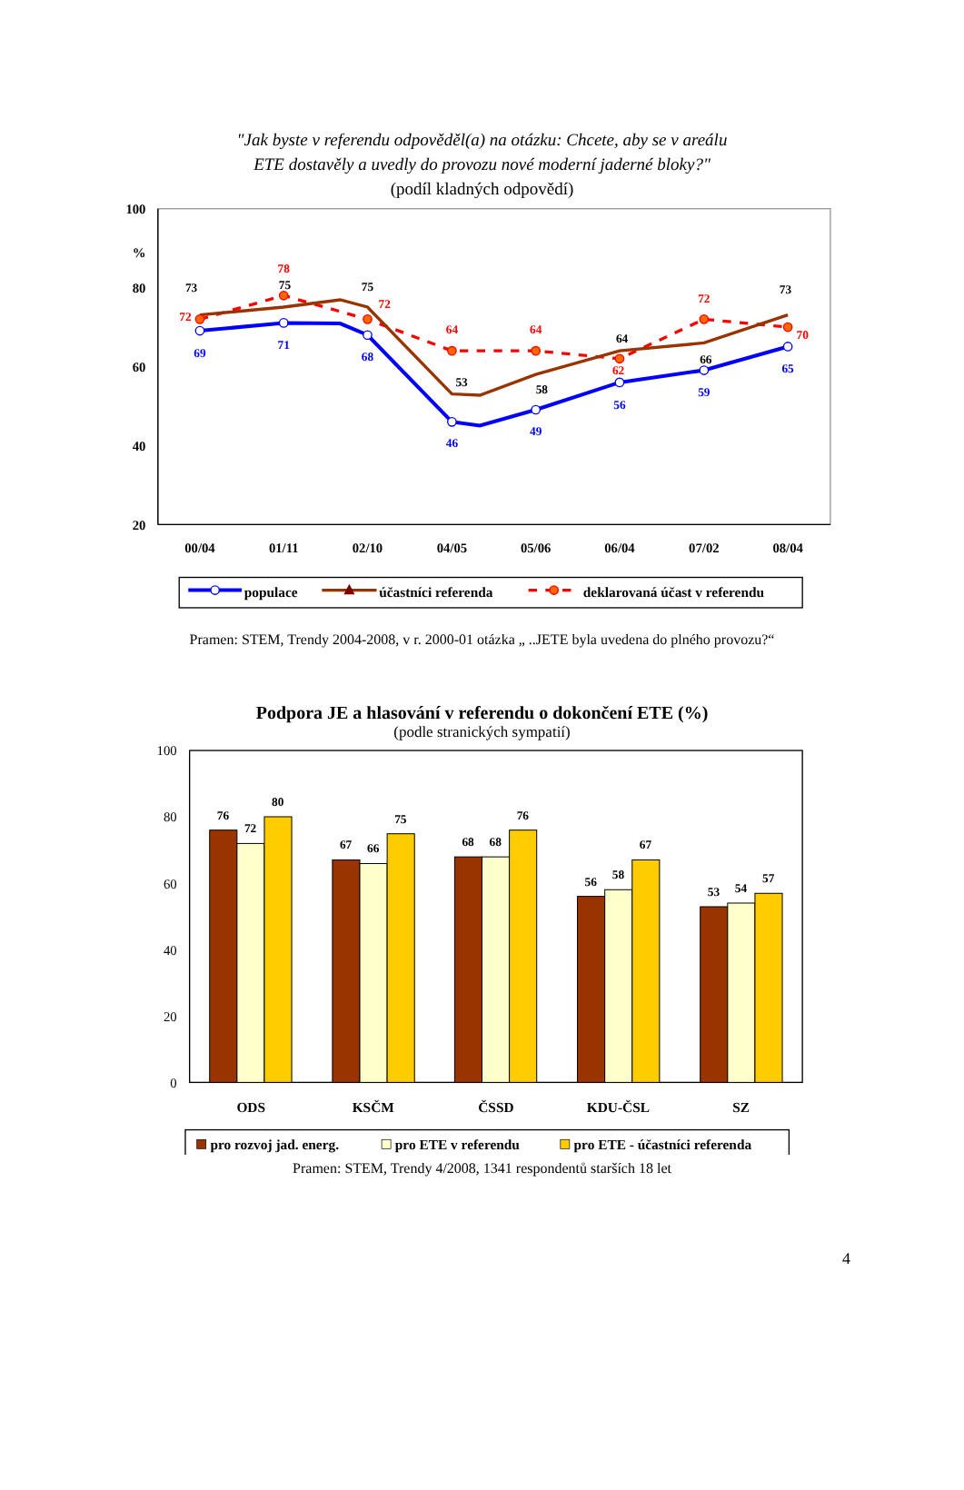"Jak byste v referendu odpověděl(a) na otázku: Chcete, aby se v areálu
ETE dostavěly a uvedly do provozu nové moderní jaderné bloky?"
(podíl kladných odpovědí)
100
%
80
60
40
20
00/04
01/11
02/10
04/05
05/06
06/04
07/02
08/04
69
71
68
46
49
56
59
65
73
75
75
53
58
64
66
73
72
78
72
64
64
62
72
70
populace
účastníci referenda
deklarovaná účast v referendu
Pramen: STEM, Trendy 2004-2008, v r. 2000-01 otázka „ ..JETE byla uvedena do plného provozu?“
Podpora JE a hlasování v referendu o dokončení ETE (%)
(podle stranických sympatií)
100
80
60
40
20
0
76
72
80
67
66
75
68
68
76
56
58
67
53
54
57
ODS
KSČM
ČSSD
KDU-ČSL
SZ
pro rozvoj jad. energ.
pro ETE v referendu
pro ETE - účastníci referenda
Pramen: STEM, Trendy 4/2008, 1341 respondentů starších 18 let
4